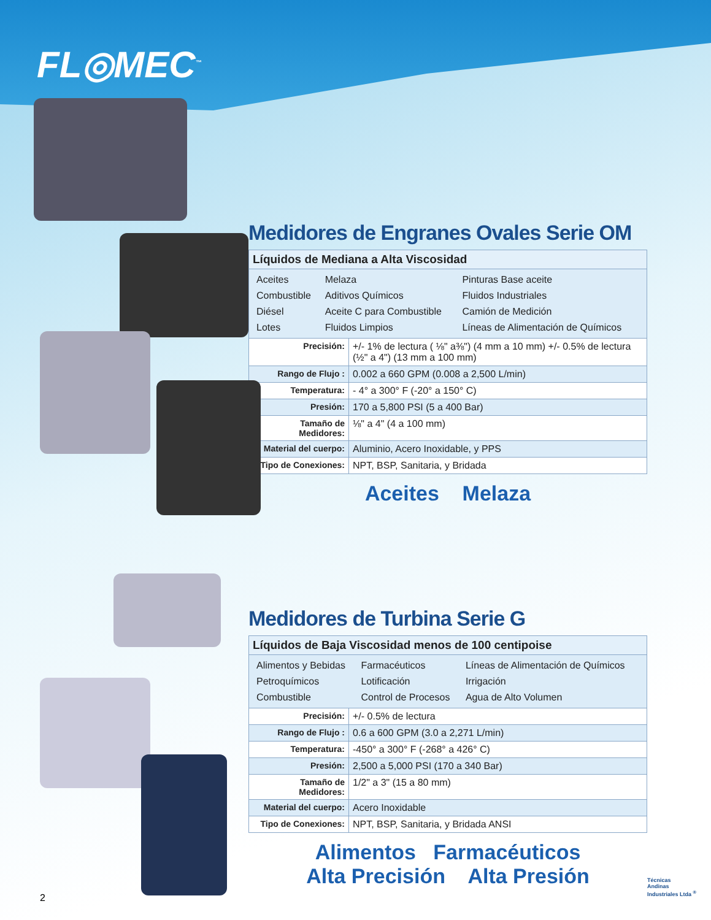FL◎MEC<sup>™</sup>
Medidores de Engranes Ovales Serie OM
| Líquidos de Mediana a Alta Viscosidad | |
| / Aceites / Melaza / Pinturas Base aceite / / Combustible / Aditivos Químicos / Fluidos Industriales / / Diésel / Aceite C para Combustible / Camión de Medición / / Lotes / Fluidos Limpios / Líneas de Alimentación de Químicos / | |
| Precisión: | +/- 1% de lectura ( ⅛" a⅜") (4 mm a 10 mm) +/- 0.5% de lectura (½" a 4") (13 mm a 100 mm) |
| Rango de Flujo : | 0.002 a 660 GPM (0.008 a 2,500 L/min) |
| Temperatura: | - 4° a 300° F (-20° a 150° C) |
| Presión: | 170 a 5,800 PSI (5 a 400 Bar) |
| Tamaño de Medidores: | ⅛" a 4" (4 a 100 mm) |
| Material del cuerpo: | Aluminio, Acero Inoxidable, y PPS |
| Tipo de Conexiones: | NPT, BSP, Sanitaria, y Bridada |
Aceites Melaza
Medidores de Turbina Serie G
| Líquidos de Baja Viscosidad menos de 100 centipoise | |
| / Alimentos y Bebidas / Farmacéuticos / Líneas de Alimentación de Químicos / / Petroquímicos / Lotificación / Irrigación / / Combustible / Control de Procesos / Agua de Alto Volumen / | |
| Precisión: | +/- 0.5% de lectura |
| Rango de Flujo : | 0.6 a 600 GPM (3.0 a 2,271 L/min) |
| Temperatura: | -450° a 300° F (-268° a 426° C) |
| Presión: | 2,500 a 5,000 PSI (170 a 340 Bar) |
| Tamaño de Medidores: | 1/2" a 3" (15 a 80 mm) |
| Material del cuerpo: | Acero Inoxidable |
| Tipo de Conexiones: | NPT, BSP, Sanitaria, y Bridada ANSI |
Alimentos Farmacéuticos
Alta Precisión Alta Presión
2
Técnicas
Andinas
Industriales Ltda <sup>®</sup>